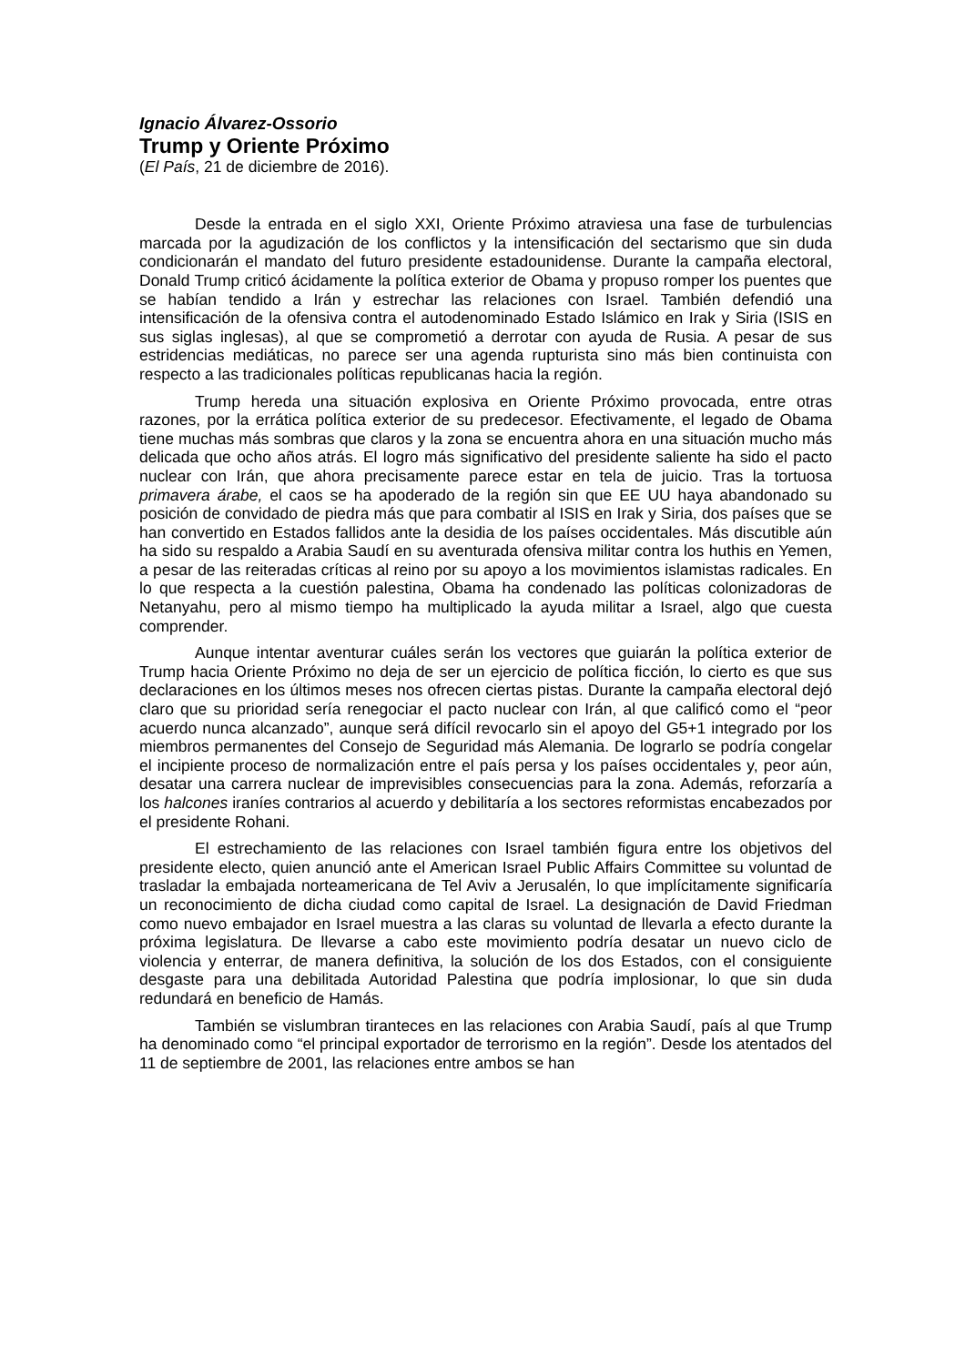Ignacio Álvarez-Ossorio
Trump y Oriente Próximo
(El País, 21 de diciembre de 2016).
Desde la entrada en el siglo XXI, Oriente Próximo atraviesa una fase de turbulencias marcada por la agudización de los conflictos y la intensificación del sectarismo que sin duda condicionarán el mandato del futuro presidente estadounidense. Durante la campaña electoral, Donald Trump criticó ácidamente la política exterior de Obama y propuso romper los puentes que se habían tendido a Irán y estrechar las relaciones con Israel. También defendió una intensificación de la ofensiva contra el autodenominado Estado Islámico en Irak y Siria (ISIS en sus siglas inglesas), al que se comprometió a derrotar con ayuda de Rusia. A pesar de sus estridencias mediáticas, no parece ser una agenda rupturista sino más bien continuista con respecto a las tradicionales políticas republicanas hacia la región.
Trump hereda una situación explosiva en Oriente Próximo provocada, entre otras razones, por la errática política exterior de su predecesor. Efectivamente, el legado de Obama tiene muchas más sombras que claros y la zona se encuentra ahora en una situación mucho más delicada que ocho años atrás. El logro más significativo del presidente saliente ha sido el pacto nuclear con Irán, que ahora precisamente parece estar en tela de juicio. Tras la tortuosa primavera árabe, el caos se ha apoderado de la región sin que EE UU haya abandonado su posición de convidado de piedra más que para combatir al ISIS en Irak y Siria, dos países que se han convertido en Estados fallidos ante la desidia de los países occidentales. Más discutible aún ha sido su respaldo a Arabia Saudí en su aventurada ofensiva militar contra los huthis en Yemen, a pesar de las reiteradas críticas al reino por su apoyo a los movimientos islamistas radicales. En lo que respecta a la cuestión palestina, Obama ha condenado las políticas colonizadoras de Netanyahu, pero al mismo tiempo ha multiplicado la ayuda militar a Israel, algo que cuesta comprender.
Aunque intentar aventurar cuáles serán los vectores que guiarán la política exterior de Trump hacia Oriente Próximo no deja de ser un ejercicio de política ficción, lo cierto es que sus declaraciones en los últimos meses nos ofrecen ciertas pistas. Durante la campaña electoral dejó claro que su prioridad sería renegociar el pacto nuclear con Irán, al que calificó como el “peor acuerdo nunca alcanzado”, aunque será difícil revocarlo sin el apoyo del G5+1 integrado por los miembros permanentes del Consejo de Seguridad más Alemania. De lograrlo se podría congelar el incipiente proceso de normalización entre el país persa y los países occidentales y, peor aún, desatar una carrera nuclear de imprevisibles consecuencias para la zona. Además, reforzaría a los halcones iraníes contrarios al acuerdo y debilitaría a los sectores reformistas encabezados por el presidente Rohani.
El estrechamiento de las relaciones con Israel también figura entre los objetivos del presidente electo, quien anunció ante el American Israel Public Affairs Committee su voluntad de trasladar la embajada norteamericana de Tel Aviv a Jerusalén, lo que implícitamente significaría un reconocimiento de dicha ciudad como capital de Israel. La designación de David Friedman como nuevo embajador en Israel muestra a las claras su voluntad de llevarla a efecto durante la próxima legislatura. De llevarse a cabo este movimiento podría desatar un nuevo ciclo de violencia y enterrar, de manera definitiva, la solución de los dos Estados, con el consiguiente desgaste para una debilitada Autoridad Palestina que podría implosionar, lo que sin duda redundará en beneficio de Hamás.
También se vislumbran tiranteces en las relaciones con Arabia Saudí, país al que Trump ha denominado como “el principal exportador de terrorismo en la región”. Desde los atentados del 11 de septiembre de 2001, las relaciones entre ambos se han